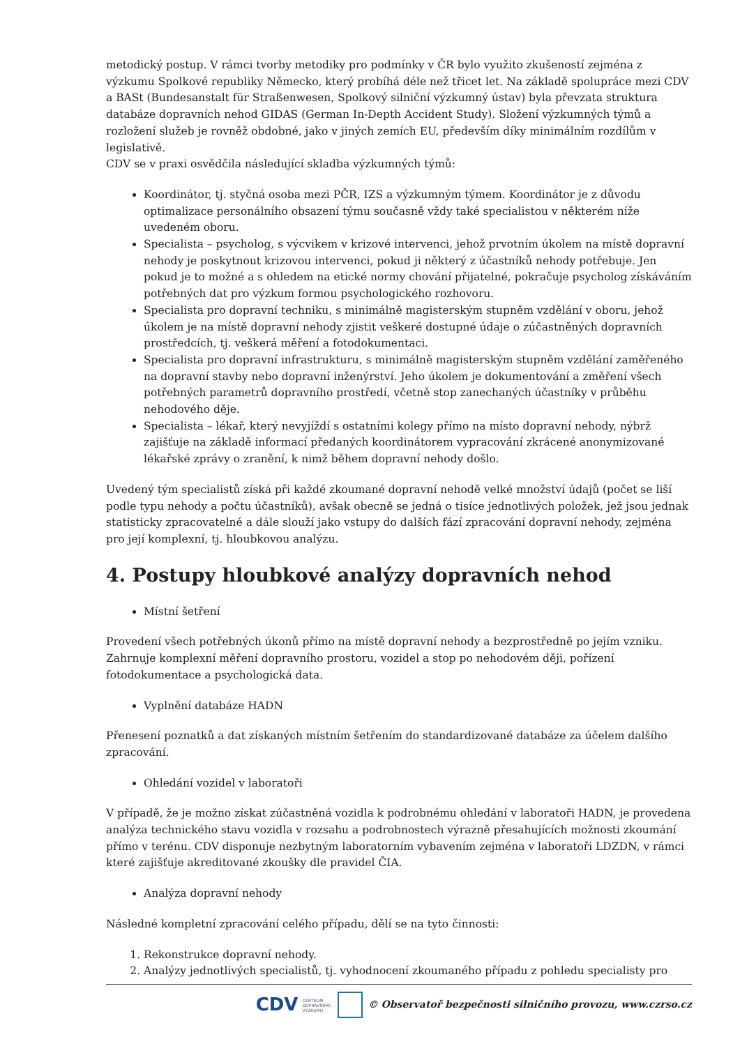metodický postup. V rámci tvorby metodiky pro podmínky v ČR bylo využito zkušeností zejména z výzkumu Spolkové republiky Německo, který probíhá déle než třicet let. Na základě spolupráce mezi CDV a BASt (Bundesanstalt für Straßenwesen, Spolkový silniční výzkumný ústav) byla převzata struktura databáze dopravních nehod GIDAS (German In-Depth Accident Study). Složení výzkumných týmů a rozložení služeb je rovněž obdobné, jako v jiných zemích EU, především díky minimálním rozdílům v legislativě.
CDV se v praxi osvědčila následující skladba výzkumných týmů:
Koordinátor, tj. styčná osoba mezi PČR, IZS a výzkumným týmem. Koordinátor je z důvodu optimalizace personálního obsazení týmu současně vždy také specialistou v některém níže uvedeném oboru.
Specialista – psycholog, s výcvikem v krizové intervenci, jehož prvotním úkolem na místě dopravní nehody je poskytnout krizovou intervenci, pokud ji některý z účastníků nehody potřebuje. Jen pokud je to možné a s ohledem na etické normy chování přijatelné, pokračuje psycholog získáváním potřebných dat pro výzkum formou psychologického rozhovoru.
Specialista pro dopravní techniku, s minimálně magisterským stupněm vzdělání v oboru, jehož úkolem je na místě dopravní nehody zjistit veškeré dostupné údaje o zúčastněných dopravních prostředcích, tj. veškerá měření a fotodokumentaci.
Specialista pro dopravní infrastrukturu, s minimálně magisterským stupněm vzdělání zaměřeného na dopravní stavby nebo dopravní inženýrství. Jeho úkolem je dokumentování a změření všech potřebných parametrů dopravního prostředí, včetně stop zanechaných účastníky v průběhu nehodového děje.
Specialista – lékař, který nevyjíždí s ostatními kolegy přímo na místo dopravní nehody, nýbrž zajišťuje na základě informací předaných koordinátorem vypracování zkrácené anonymizované lékařské zprávy o zranění, k nimž během dopravní nehody došlo.
Uvedený tým specialistů získá při každé zkoumané dopravní nehodě velké množství údajů (počet se liší podle typu nehody a počtu účastníků), avšak obecně se jedná o tisíce jednotlivých položek, jež jsou jednak statisticky zpracovatelné a dále slouží jako vstupy do dalších fází zpracování dopravní nehody, zejména pro její komplexní, tj. hloubkovou analýzu.
4. Postupy hloubkové analýzy dopravních nehod
Místní šetření
Provedení všech potřebných úkonů přímo na místě dopravní nehody a bezprostředně po jejím vzniku. Zahrnuje komplexní měření dopravního prostoru, vozidel a stop po nehodovém ději, pořízení fotodokumentace a psychologická data.
Vyplnění databáze HADN
Přenesení poznatků a dat získaných místním šetřením do standardizované databáze za účelem dalšího zpracování.
Ohledání vozidel v laboratoři
V případě, že je možno získat zúčastněná vozidla k podrobnému ohledání v laboratoři HADN, je provedena analýza technického stavu vozidla v rozsahu a podrobnostech výrazně přesahujících možnosti zkoumání přímo v terénu. CDV disponuje nezbytným laboratorním vybavením zejména v laboratoři LDZDN, v rámci které zajišťuje akreditované zkoušky dle pravidel ČIA.
Analýza dopravní nehody
Následné kompletní zpracování celého případu, dělí se na tyto činnosti:
1. Rekonstrukce dopravní nehody.
2. Analýzy jednotlivých specialistů, tj. vyhodnocení zkoumaného případu z pohledu specialisty pro
CDV CENTRUM
DOPRAVNÍHO
VÝZKUMU © Observatoř bezpečnosti silničního provozu, www.czrso.cz